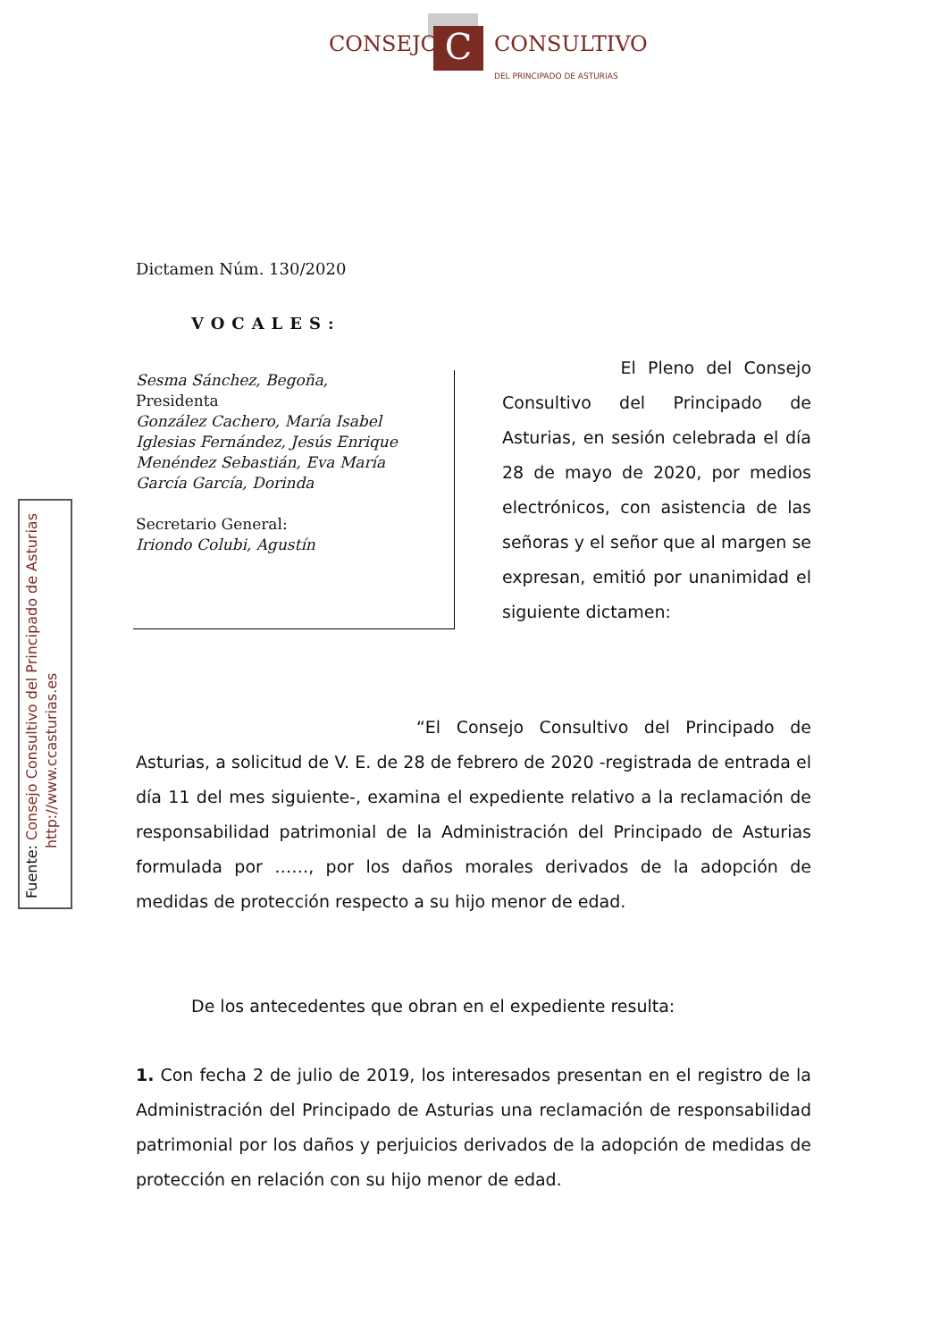C
CONSEJO CONSULTIVO
DEL PRINCIPADO DE ASTURIAS
Fuente: Consejo Consultivo del Principado de Asturias
http://www.ccasturias.es
Dictamen Núm. 130/2020
VOCALES:
Sesma Sánchez, Begoña,
Presidenta
González Cachero, María Isabel
Iglesias Fernández, Jesús Enrique
Menéndez Sebastián, Eva María
García García, Dorinda
Secretario General:
Iriondo Colubi, Agustín
El Pleno del Consejo Consultivo del Principado de Asturias, en sesión celebrada el día 28 de mayo de 2020, por medios electrónicos, con asistencia de las señoras y el señor que al margen se expresan, emitió por unanimidad el siguiente dictamen:
“El Consejo Consultivo del Principado de Asturias, a solicitud de V. E. de 28 de febrero de 2020 -registrada de entrada el día 11 del mes siguiente-, examina el expediente relativo a la reclamación de responsabilidad patrimonial de la Administración del Principado de Asturias formulada por ……, por los daños morales derivados de la adopción de medidas de protección respecto a su hijo menor de edad.
De los antecedentes que obran en el expediente resulta:
1. Con fecha 2 de julio de 2019, los interesados presentan en el registro de la Administración del Principado de Asturias una reclamación de responsabilidad patrimonial por los daños y perjuicios derivados de la adopción de medidas de protección en relación con su hijo menor de edad.